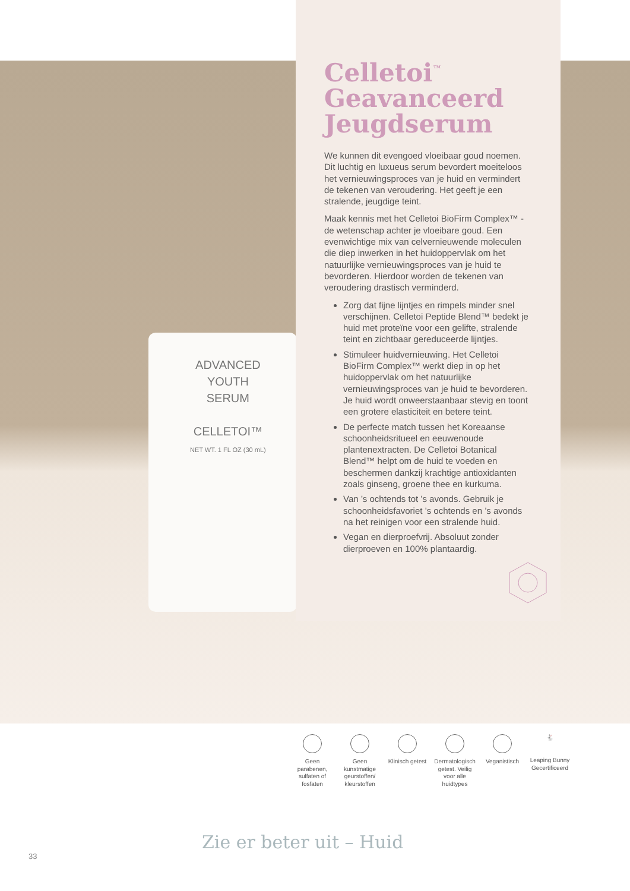ADVANCED
YOUTH
SERUM
CELLETOI™
NET WT. 1 FL OZ (30 mL)
Celletoi<sup>™</sup>
Geavanceerd
Jeugdserum
We kunnen dit evengoed vloeibaar goud noemen. Dit luchtig en luxueus serum bevordert moeiteloos het vernieuwingsproces van je huid en vermindert de tekenen van veroudering. Het geeft je een stralende, jeugdige teint.
Maak kennis met het Celletoi BioFirm Complex™ - de wetenschap achter je vloeibare goud. Een evenwichtige mix van celvernieuwende moleculen die diep inwerken in het huidoppervlak om het natuurlijke vernieuwingsproces van je huid te bevorderen. Hierdoor worden de tekenen van veroudering drastisch verminderd.
Zorg dat fijne lijntjes en rimpels minder snel verschijnen. Celletoi Peptide Blend™ bedekt je huid met proteïne voor een gelifte, stralende teint en zichtbaar gereduceerde lijntjes.
Stimuleer huidvernieuwing. Het Celletoi BioFirm Complex™ werkt diep in op het huidoppervlak om het natuurlijke vernieuwingsproces van je huid te bevorderen. Je huid wordt onweerstaanbaar stevig en toont een grotere elasticiteit en betere teint.
De perfecte match tussen het Koreaanse schoonheidsritueel en eeuwenoude plantenextracten. De Celletoi Botanical Blend™ helpt om de huid te voeden en beschermen dankzij krachtige antioxidanten zoals ginseng, groene thee en kurkuma.
Van ’s ochtends tot ’s avonds. Gebruik je schoonheidsfavoriet ’s ochtends en ’s avonds na het reinigen voor een stralende huid.
Vegan en dierproefvrij. Absoluut zonder dierproeven en 100% plantaardig.
Geen parabenen, sulfaten of fosfaten
Geen kunstmatige geurstoffen/ kleurstoffen
Klinisch getest
Dermatologisch getest. Veilig voor alle huidtypes
Veganistisch
🐇
Leaping Bunny Gecertificeerd
Zie er beter uit – Huid
33